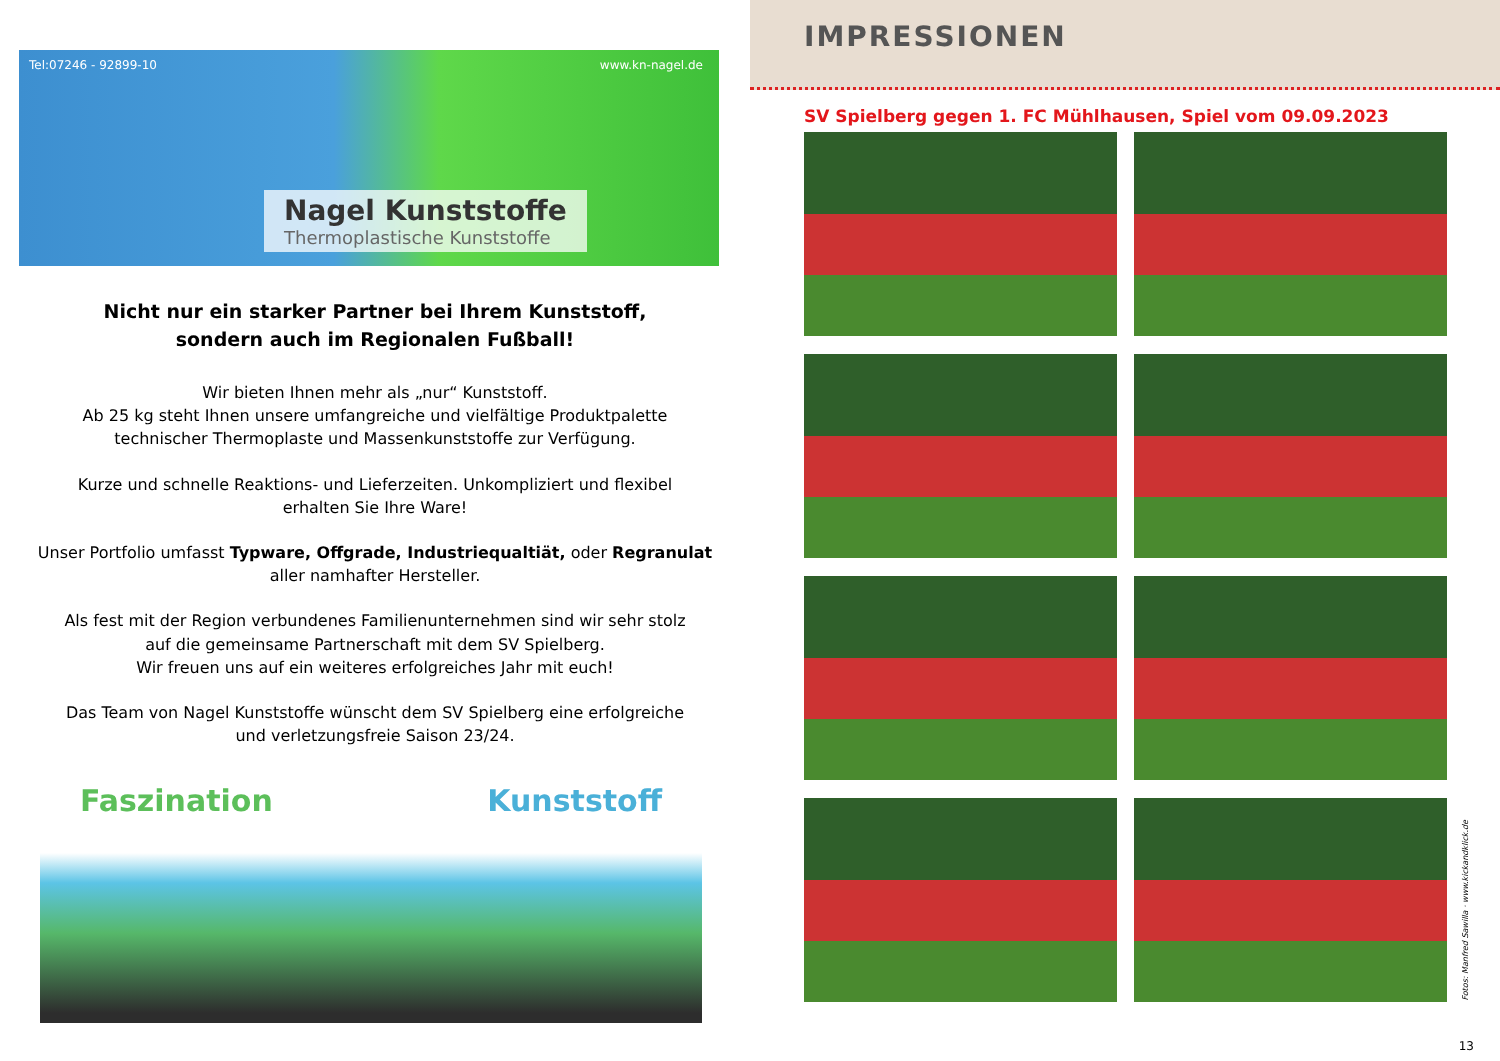Tel:07246 - 92899-10 www.kn-nagel.de
Nagel Kunststoffe
Thermoplastische Kunststoffe
Nicht nur ein starker Partner bei Ihrem Kunststoff,
sondern auch im Regionalen Fußball!
Wir bieten Ihnen mehr als „nur“ Kunststoff.
Ab 25 kg steht Ihnen unsere umfangreiche und vielfältige Produktpalette
technischer Thermoplaste und Massenkunststoffe zur Verfügung.
Kurze und schnelle Reaktions- und Lieferzeiten. Unkompliziert und flexibel
erhalten Sie Ihre Ware!
Unser Portfolio umfasst Typware, Offgrade, Industriequaltiät, oder Regranulat
aller namhafter Hersteller.
Als fest mit der Region verbundenes Familienunternehmen sind wir sehr stolz
auf die gemeinsame Partnerschaft mit dem SV Spielberg.
Wir freuen uns auf ein weiteres erfolgreiches Jahr mit euch!
Das Team von Nagel Kunststoffe wünscht dem SV Spielberg eine erfolgreiche
und verletzungsfreie Saison 23/24.
Faszination Kunststoff
IMPRESSIONEN
SV Spielberg gegen 1. FC Mühlhausen, Spiel vom 09.09.2023
Fotos: Manfred Sawilla · www.kickandklick.de
13